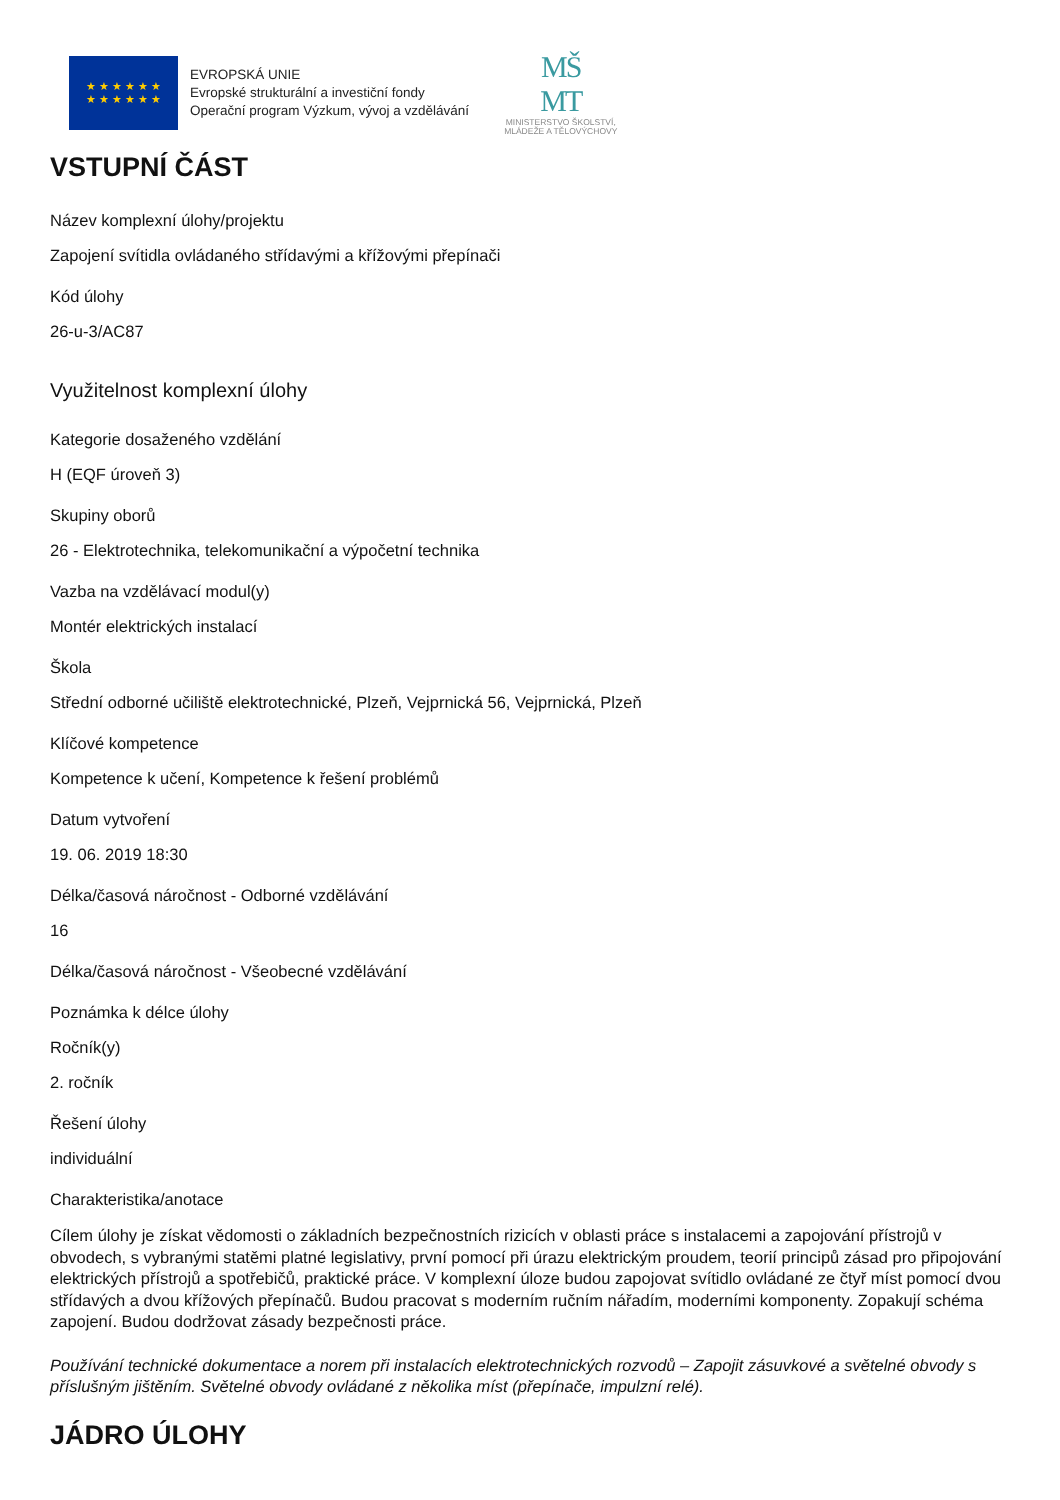★ ★ ★ ★ ★ ★
★ ★ ★ ★ ★ ★
EVROPSKÁ UNIE
Evropské strukturální a investiční fondy
Operační program Výzkum, vývoj a vzdělávání
MŠ
MT
MINISTERSTVO ŠKOLSTVÍ,
MLÁDEŽE A TĚLOVÝCHOVY
VSTUPNÍ ČÁST
Název komplexní úlohy/projektu
Zapojení svítidla ovládaného střídavými a křížovými přepínači
Kód úlohy
26-u-3/AC87
Využitelnost komplexní úlohy
Kategorie dosaženého vzdělání
H (EQF úroveň 3)
Skupiny oborů
26 - Elektrotechnika, telekomunikační a výpočetní technika
Vazba na vzdělávací modul(y)
Montér elektrických instalací
Škola
Střední odborné učiliště elektrotechnické, Plzeň, Vejprnická 56, Vejprnická, Plzeň
Klíčové kompetence
Kompetence k učení, Kompetence k řešení problémů
Datum vytvoření
19. 06. 2019 18:30
Délka/časová náročnost - Odborné vzdělávání
16
Délka/časová náročnost - Všeobecné vzdělávání
Poznámka k délce úlohy
Ročník(y)
2. ročník
Řešení úlohy
individuální
Charakteristika/anotace
Cílem úlohy je získat vědomosti o základních bezpečnostních rizicích v oblasti práce s instalacemi a zapojování přístrojů v obvodech, s vybranými statěmi platné legislativy, první pomocí při úrazu elektrickým proudem, teorií principů zásad pro připojování elektrických přístrojů a spotřebičů, praktické práce. V komplexní úloze budou zapojovat svítidlo ovládané ze čtyř míst pomocí dvou střídavých a dvou křížových přepínačů. Budou pracovat s moderním ručním nářadím, moderními komponenty. Zopakují schéma zapojení. Budou dodržovat zásady bezpečnosti práce.
Používání technické dokumentace a norem při instalacích elektrotechnických rozvodů – Zapojit zásuvkové a světelné obvody s příslušným jištěním. Světelné obvody ovládané z několika míst (přepínače, impulzní relé).
JÁDRO ÚLOHY